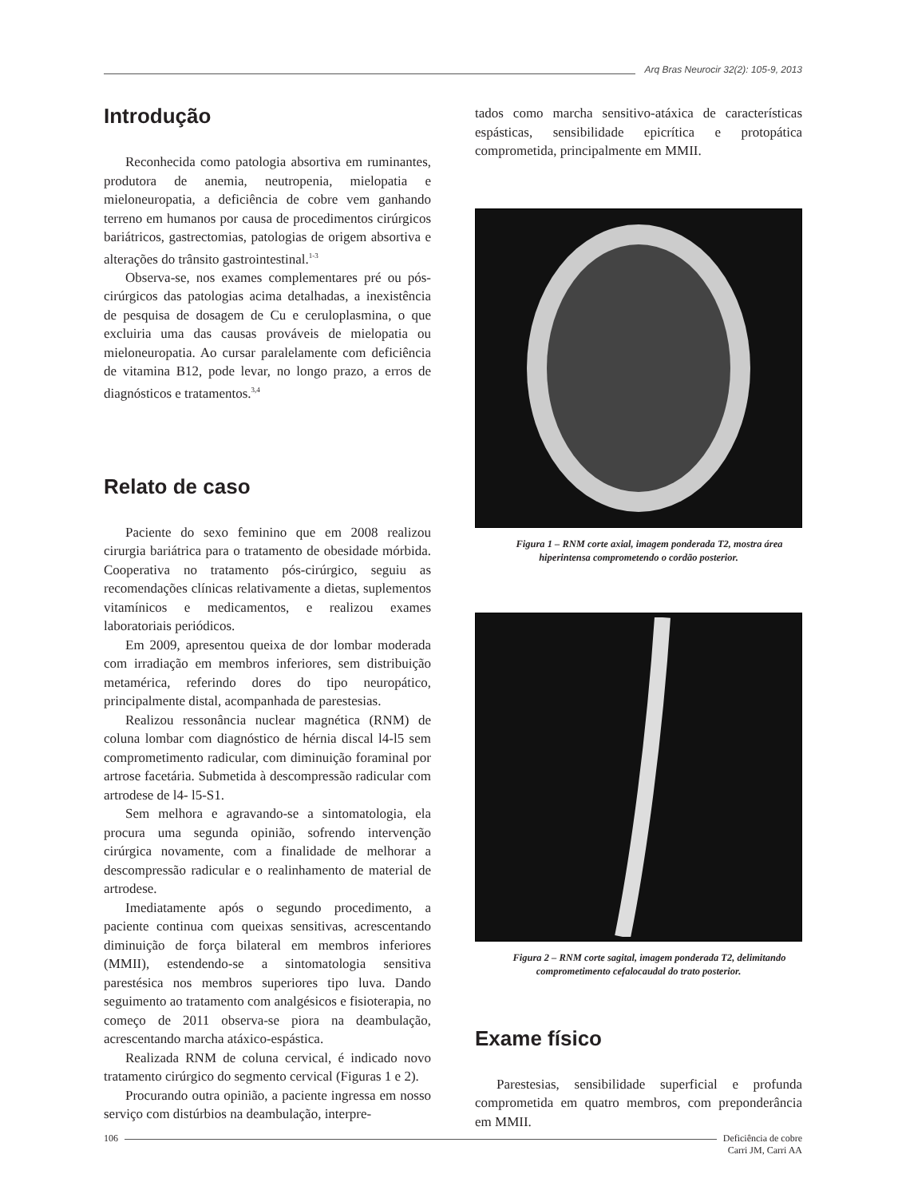Arq Bras Neurocir 32(2): 105-9, 2013
Introdução
Reconhecida como patologia absortiva em ruminantes, produtora de anemia, neutropenia, mielopatia e mieloneuropatia, a deficiência de cobre vem ganhando terreno em humanos por causa de procedimentos cirúrgicos bariátricos, gastrectomias, patologias de origem absortiva e alterações do trânsito gastrointestinal.<sup>1-3</sup>
Observa-se, nos exames complementares pré ou pós-cirúrgicos das patologias acima detalhadas, a inexistência de pesquisa de dosagem de Cu e ceruloplasmina, o que excluiria uma das causas prováveis de mielopatia ou mieloneuropatia. Ao cursar paralelamente com deficiência de vitamina B12, pode levar, no longo prazo, a erros de diagnósticos e tratamentos.<sup>3,4</sup>
Relato de caso
Paciente do sexo feminino que em 2008 realizou cirurgia bariátrica para o tratamento de obesidade mórbida. Cooperativa no tratamento pós-cirúrgico, seguiu as recomendações clínicas relativamente a dietas, suplementos vitamínicos e medicamentos, e realizou exames laboratoriais periódicos.
Em 2009, apresentou queixa de dor lombar moderada com irradiação em membros inferiores, sem distribuição metamérica, referindo dores do tipo neuropático, principalmente distal, acompanhada de parestesias.
Realizou ressonância nuclear magnética (RNM) de coluna lombar com diagnóstico de hérnia discal l4-l5 sem comprometimento radicular, com diminuição foraminal por artrose facetária. Submetida à descompressão radicular com artrodese de l4- l5-S1.
Sem melhora e agravando-se a sintomatologia, ela procura uma segunda opinião, sofrendo intervenção cirúrgica novamente, com a finalidade de melhorar a descompressão radicular e o realinhamento de material de artrodese.
Imediatamente após o segundo procedimento, a paciente continua com queixas sensitivas, acrescentando diminuição de força bilateral em membros inferiores (MMII), estendendo-se a sintomatologia sensitiva parestésica nos membros superiores tipo luva. Dando seguimento ao tratamento com analgésicos e fisioterapia, no começo de 2011 observa-se piora na deambulação, acrescentando marcha atáxico-espástica.
Realizada RNM de coluna cervical, é indicado novo tratamento cirúrgico do segmento cervical (Figuras 1 e 2).
Procurando outra opinião, a paciente ingressa em nosso serviço com distúrbios na deambulação, interpre-
tados como marcha sensitivo-atáxica de características espásticas, sensibilidade epicrítica e protopática comprometida, principalmente em MMII.
Figura 1 – RNM corte axial, imagem ponderada T2, mostra área hiperintensa comprometendo o cordão posterior.
Figura 2 – RNM corte sagital, imagem ponderada T2, delimitando comprometimento cefalocaudal do trato posterior.
Exame físico
Parestesias, sensibilidade superficial e profunda comprometida em quatro membros, com preponderância em MMII.
106 Deficiência de cobre
Carri JM, Carri AA